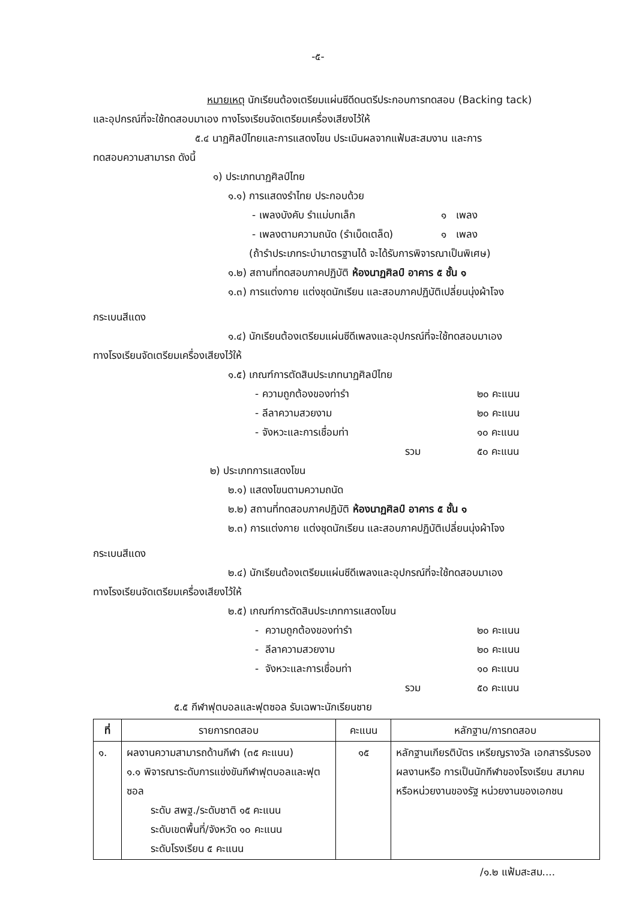-๕-
หมายเหตุ นักเรียนต้องเตรียมแผ่นซีดีดนตรีประกอบการทดสอบ (Backing tack)
และอุปกรณ์ที่จะใช้ทดสอบมาเอง ทางโรงเรียนจัดเตรียมเครื่องเสียงไว้ให้
๕.๔ นาฏศิลป์ไทยและการแสดงโขน ประเมินผลจากแฟ้มสะสมงาน และการ
ทดสอบความสามารถ ดังนี้
๑) ประเภทนาฏศิลป์ไทย
๑.๑) การแสดงรำไทย ประกอบด้วย
- เพลงบังคับ รำแม่บทเล็ก ๑ เพลง
- เพลงตามความถนัด (รำเบ็ดเตล็ด) ๑ เพลง
(ถ้ารำประเภทระบำมาตรฐานได้ จะได้รับการพิจารณาเป็นพิเศษ)
๑.๒) สถานที่ทดสอบภาคปฏิบัติ ห้องนาฏศิลป์ อาคาร ๕ ชั้น ๑
๑.๓) การแต่งกาย แต่งชุดนักเรียน และสอบภาคปฏิบัติเปลี่ยนนุ่งผ้าโจง
กระเบนสีแดง
๑.๔) นักเรียนต้องเตรียมแผ่นซีดีเพลงและอุปกรณ์ที่จะใช้ทดสอบมาเอง
ทางโรงเรียนจัดเตรียมเครื่องเสียงไว้ให้
๑.๕) เกณฑ์การตัดสินประเภทนาฏศิลป์ไทย
- ความถูกต้องของท่ารำ ๒๐ คะแนน
- ลีลาความสวยงาม ๒๐ คะแนน
- จังหวะและการเชื่อมท่า ๑๐ คะแนน
รวม ๕๐ คะแนน
๒) ประเภทการแสดงโขน
๒.๑) แสดงโขนตามความถนัด
๒.๒) สถานที่ทดสอบภาคปฏิบัติ ห้องนาฏศิลป์ อาคาร ๕ ชั้น ๑
๒.๓) การแต่งกาย แต่งชุดนักเรียน และสอบภาคปฏิบัติเปลี่ยนนุ่งผ้าโจง
กระเบนสีแดง
๒.๔) นักเรียนต้องเตรียมแผ่นซีดีเพลงและอุปกรณ์ที่จะใช้ทดสอบมาเอง
ทางโรงเรียนจัดเตรียมเครื่องเสียงไว้ให้
๒.๕) เกณฑ์การตัดสินประเภทการแสดงโขน
- ความถูกต้องของท่ารำ ๒๐ คะแนน
- ลีลาความสวยงาม ๒๐ คะแนน
- จังหวะและการเชื่อมท่า ๑๐ คะแนน
รวม ๕๐ คะแนน
๕.๕ กีฬาฟุตบอลและฟุตซอล รับเฉพาะนักเรียนชาย
| ที่ | รายการทดสอบ | คะแนน | หลักฐาน/การทดสอบ |
| --- | --- | --- | --- |
| ๑. | ผลงานความสามารถด้านกีฬา (๓๕ คะแนน) ๑.๑ พิจารณาระดับการแข่งขันกีฬาฟุตบอลและฟุตซอล ระดับ สพฐ./ระดับชาติ ๑๕ คะแนน ระดับเขตพื้นที่/จังหวัด ๑๐ คะแนน ระดับโรงเรียน ๕ คะแนน | ๑๕ | หลักฐานเกียรติบัตร เหรียญรางวัล เอกสารรับรองผลงานหรือ การเป็นนักกีฬาของโรงเรียน สมาคมหรือหน่วยงานของรัฐ หน่วยงานของเอกชน |
/๑.๒ แฟ้มสะสม....